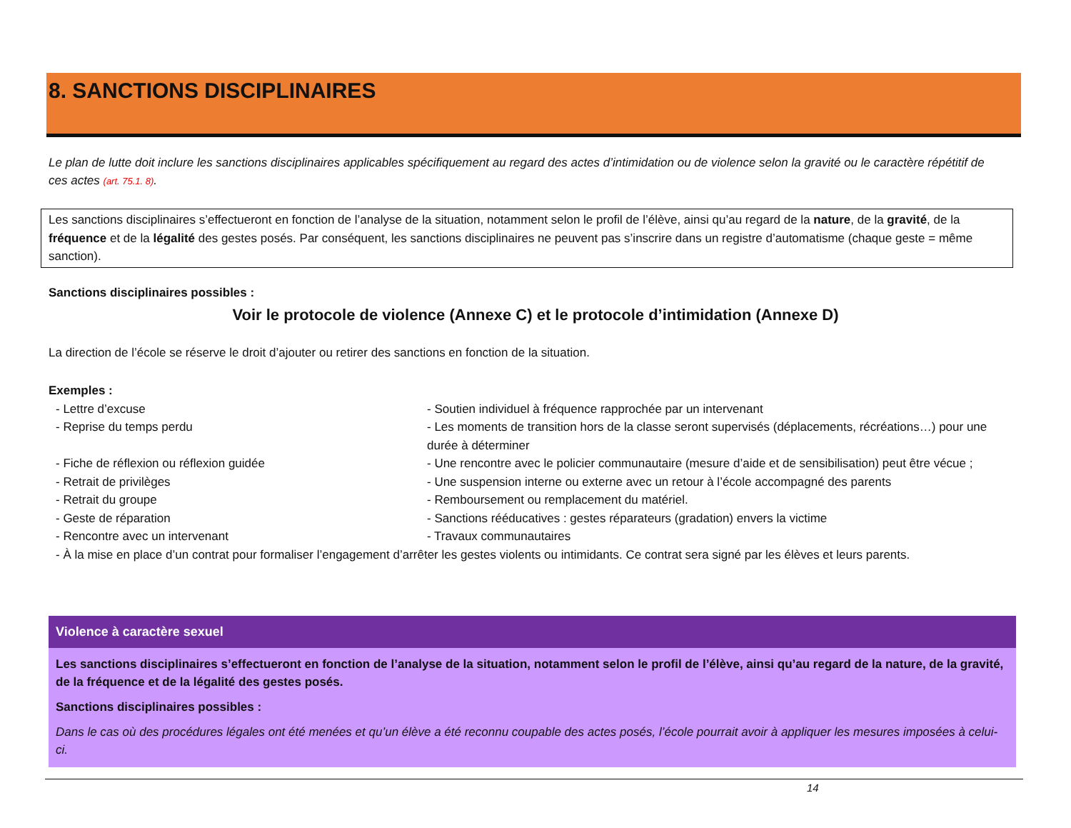8. SANCTIONS DISCIPLINAIRES
Le plan de lutte doit inclure les sanctions disciplinaires applicables spécifiquement au regard des actes d’intimidation ou de violence selon la gravité ou le caractère répétitif de ces actes (art. 75.1. 8).
Les sanctions disciplinaires s’effectueront en fonction de l’analyse de la situation, notamment selon le profil de l’élève, ainsi qu’au regard de la nature, de la gravité, de la fréquence et de la légalité des gestes posés. Par conséquent, les sanctions disciplinaires ne peuvent pas s’inscrire dans un registre d’automatisme (chaque geste = même sanction).
Sanctions disciplinaires possibles :
Voir le protocole de violence (Annexe C) et le protocole d’intimidation (Annexe D)
La direction de l’école se réserve le droit d’ajouter ou retirer des sanctions en fonction de la situation.
Exemples :
| - Lettre d’excuse | - Soutien individuel à fréquence rapprochée par un intervenant |
| - Reprise du temps perdu | - Les moments de transition hors de la classe seront supervisés (déplacements, récréations…) pour une durée à déterminer |
| - Fiche de réflexion ou réflexion guidée | - Une rencontre avec le policier communautaire (mesure d’aide et de sensibilisation) peut être vécue ; |
| - Retrait de privilèges | - Une suspension interne ou externe avec un retour à l’école accompagné des parents |
| - Retrait du groupe | - Remboursement ou remplacement du matériel. |
| - Geste de réparation | - Sanctions rééducatives : gestes réparateurs (gradation) envers la victime |
| - Rencontre avec un intervenant | - Travaux communautaires |
| - À la mise en place d’un contrat pour formaliser l’engagement d’arrêter les gestes violents ou intimidants. Ce contrat sera signé par les élèves et leurs parents. | |
Violence à caractère sexuel
Les sanctions disciplinaires s’effectueront en fonction de l’analyse de la situation, notamment selon le profil de l’élève, ainsi qu’au regard de la nature, de la gravité, de la fréquence et de la légalité des gestes posés.
Sanctions disciplinaires possibles :
Dans le cas où des procédures légales ont été menées et qu’un élève a été reconnu coupable des actes posés, l’école pourrait avoir à appliquer les mesures imposées à celui-ci.
14